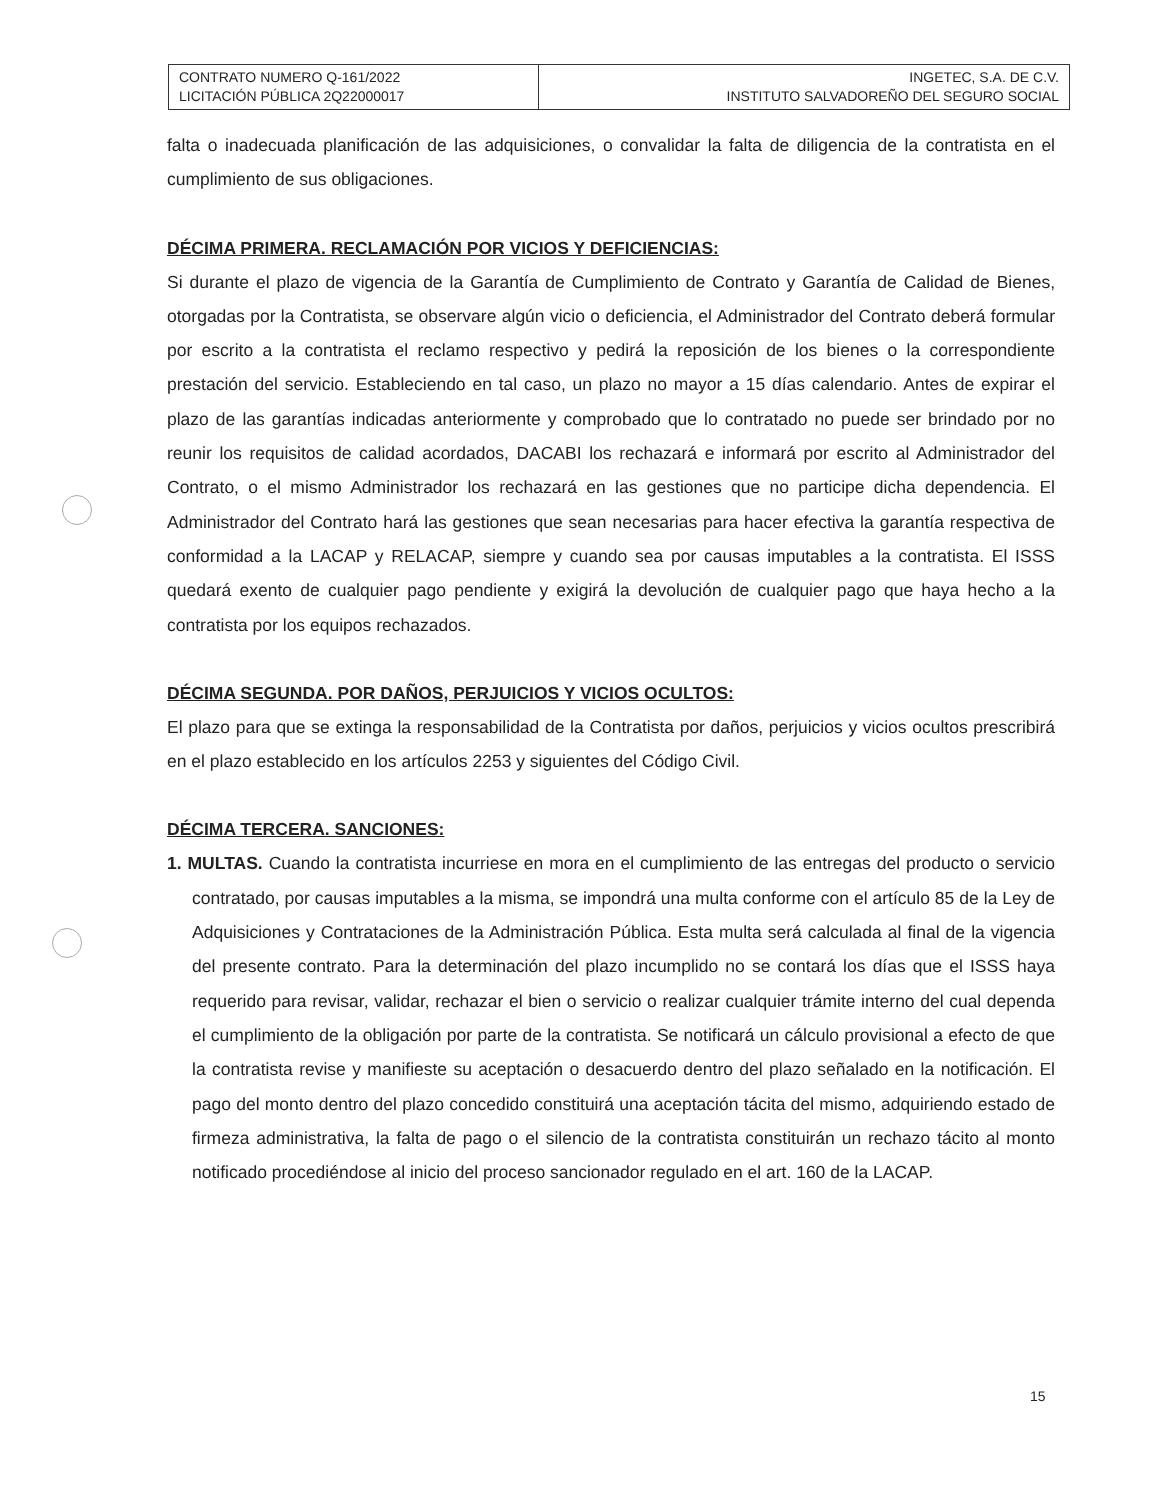| CONTRATO NUMERO Q-161/2022 LICITACIÓN PÚBLICA 2Q22000017 | INGETEC, S.A. DE C.V. INSTITUTO SALVADOREÑO DEL SEGURO SOCIAL |
falta o inadecuada planificación de las adquisiciones, o convalidar la falta de diligencia de la contratista en el cumplimiento de sus obligaciones.
DÉCIMA PRIMERA. RECLAMACIÓN POR VICIOS Y DEFICIENCIAS:
Si durante el plazo de vigencia de la Garantía de Cumplimiento de Contrato y Garantía de Calidad de Bienes, otorgadas por la Contratista, se observare algún vicio o deficiencia, el Administrador del Contrato deberá formular por escrito a la contratista el reclamo respectivo y pedirá la reposición de los bienes o la correspondiente prestación del servicio. Estableciendo en tal caso, un plazo no mayor a 15 días calendario. Antes de expirar el plazo de las garantías indicadas anteriormente y comprobado que lo contratado no puede ser brindado por no reunir los requisitos de calidad acordados, DACABI los rechazará e informará por escrito al Administrador del Contrato, o el mismo Administrador los rechazará en las gestiones que no participe dicha dependencia. El Administrador del Contrato hará las gestiones que sean necesarias para hacer efectiva la garantía respectiva de conformidad a la LACAP y RELACAP, siempre y cuando sea por causas imputables a la contratista. El ISSS quedará exento de cualquier pago pendiente y exigirá la devolución de cualquier pago que haya hecho a la contratista por los equipos rechazados.
DÉCIMA SEGUNDA. POR DAÑOS, PERJUICIOS Y VICIOS OCULTOS:
El plazo para que se extinga la responsabilidad de la Contratista por daños, perjuicios y vicios ocultos prescribirá en el plazo establecido en los artículos 2253 y siguientes del Código Civil.
DÉCIMA TERCERA. SANCIONES:
1. MULTAS. Cuando la contratista incurriese en mora en el cumplimiento de las entregas del producto o servicio contratado, por causas imputables a la misma, se impondrá una multa conforme con el artículo 85 de la Ley de Adquisiciones y Contrataciones de la Administración Pública. Esta multa será calculada al final de la vigencia del presente contrato. Para la determinación del plazo incumplido no se contará los días que el ISSS haya requerido para revisar, validar, rechazar el bien o servicio o realizar cualquier trámite interno del cual dependa el cumplimiento de la obligación por parte de la contratista. Se notificará un cálculo provisional a efecto de que la contratista revise y manifieste su aceptación o desacuerdo dentro del plazo señalado en la notificación. El pago del monto dentro del plazo concedido constituirá una aceptación tácita del mismo, adquiriendo estado de firmeza administrativa, la falta de pago o el silencio de la contratista constituirán un rechazo tácito al monto notificado procediéndose al inicio del proceso sancionador regulado en el art. 160 de la LACAP.
15